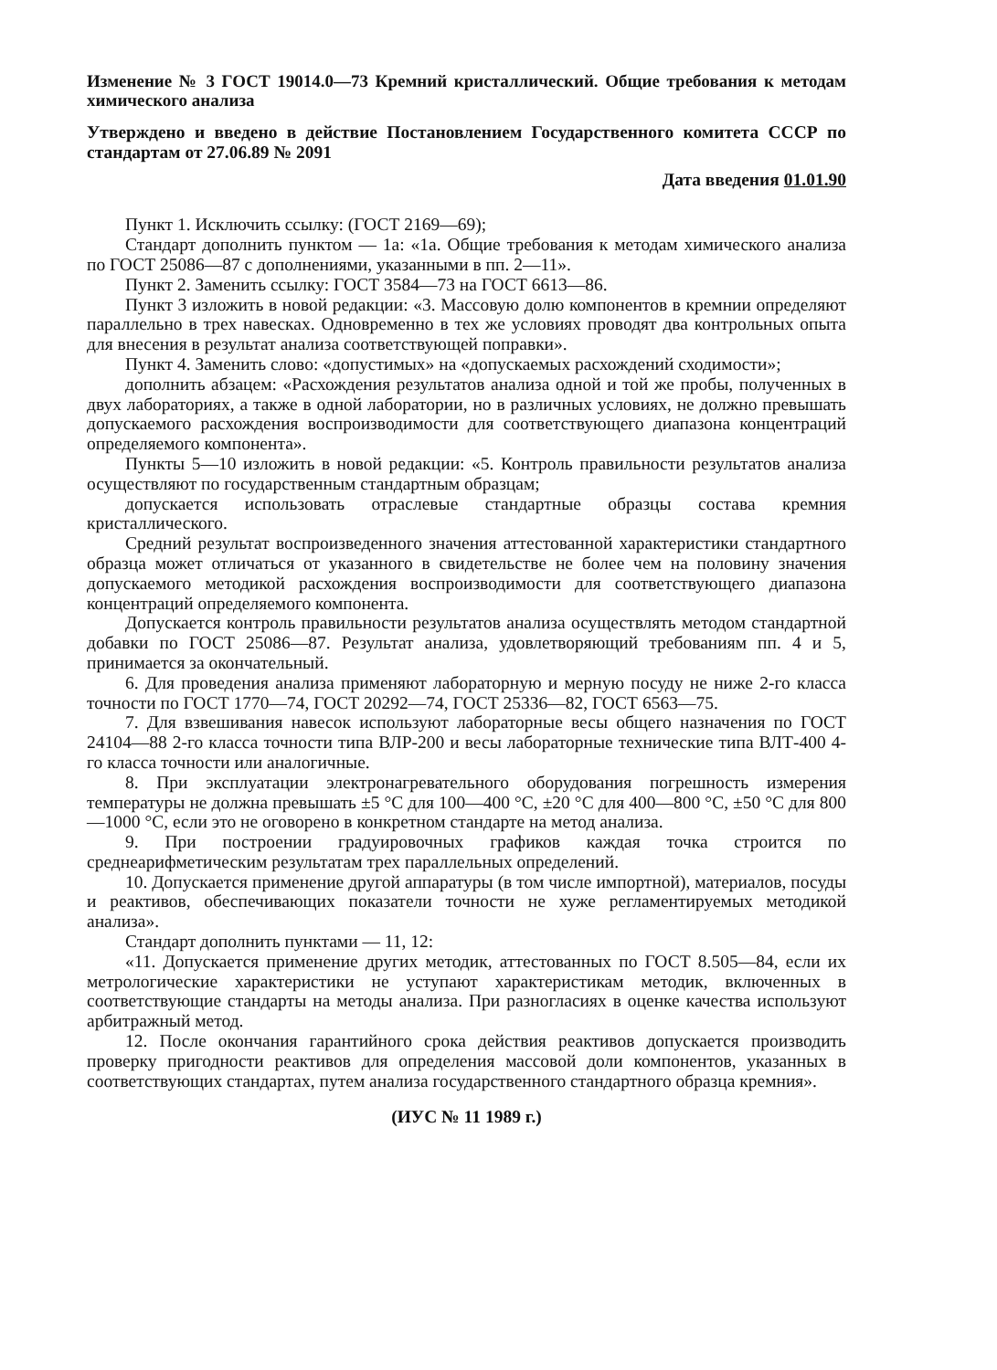Изменение № 3 ГОСТ 19014.0—73 Кремний кристаллический. Общие требования к методам химического анализа
Утверждено и введено в действие Постановлением Государственного комитета СССР по стандартам от 27.06.89 № 2091
Дата введения 01.01.90
Пункт 1. Исключить ссылку: (ГОСТ 2169—69);
Стандарт дополнить пунктом — 1а: «1а. Общие требования к методам химического анализа по ГОСТ 25086—87 с дополнениями, указанными в пп. 2—11».
Пункт 2. Заменить ссылку: ГОСТ 3584—73 на ГОСТ 6613—86.
Пункт 3 изложить в новой редакции: «3. Массовую долю компонентов в кремнии определяют параллельно в трех навесках. Одновременно в тех же условиях проводят два контрольных опыта для внесения в результат анализа соответствующей поправки».
Пункт 4. Заменить слово: «допустимых» на «допускаемых расхождений сходимости»;
дополнить абзацем: «Расхождения результатов анализа одной и той же пробы, полученных в двух лабораториях, а также в одной лаборатории, но в различных условиях, не должно превышать допускаемого расхождения воспроизводимости для соответствующего диапазона концентраций определяемого компонента».
Пункты 5—10 изложить в новой редакции: «5. Контроль правильности результатов анализа осуществляют по государственным стандартным образцам;
допускается использовать отраслевые стандартные образцы состава кремния кристаллического.
Средний результат воспроизведенного значения аттестованной характеристики стандартного образца может отличаться от указанного в свидетельстве не более чем на половину значения допускаемого методикой расхождения воспроизводимости для соответствующего диапазона концентраций определяемого компонента.
Допускается контроль правильности результатов анализа осуществлять методом стандартной добавки по ГОСТ 25086—87. Результат анализа, удовлетворяющий требованиям пп. 4 и 5, принимается за окончательный.
6. Для проведения анализа применяют лабораторную и мерную посуду не ниже 2-го класса точности по ГОСТ 1770—74, ГОСТ 20292—74, ГОСТ 25336—82, ГОСТ 6563—75.
7. Для взвешивания навесок используют лабораторные весы общего назначения по ГОСТ 24104—88 2-го класса точности типа ВЛР-200 и весы лабораторные технические типа ВЛТ-400 4-го класса точности или аналогичные.
8. При эксплуатации электронагревательного оборудования погрешность измерения температуры не должна превышать ±5 °С для 100—400 °С, ±20 °С для 400—800 °С, ±50 °С для 800—1000 °С, если это не оговорено в конкретном стандарте на метод анализа.
9. При построении градуировочных графиков каждая точка строится по среднеарифметическим результатам трех параллельных определений.
10. Допускается применение другой аппаратуры (в том числе импортной), материалов, посуды и реактивов, обеспечивающих показатели точности не хуже регламентируемых методикой анализа».
Стандарт дополнить пунктами — 11, 12:
«11. Допускается применение других методик, аттестованных по ГОСТ 8.505—84, если их метрологические характеристики не уступают характеристикам методик, включенных в соответствующие стандарты на методы анализа. При разногласиях в оценке качества используют арбитражный метод.
12. После окончания гарантийного срока действия реактивов допускается производить проверку пригодности реактивов для определения массовой доли компонентов, указанных в соответствующих стандартах, путем анализа государственного стандартного образца кремния».
(ИУС № 11 1989 г.)